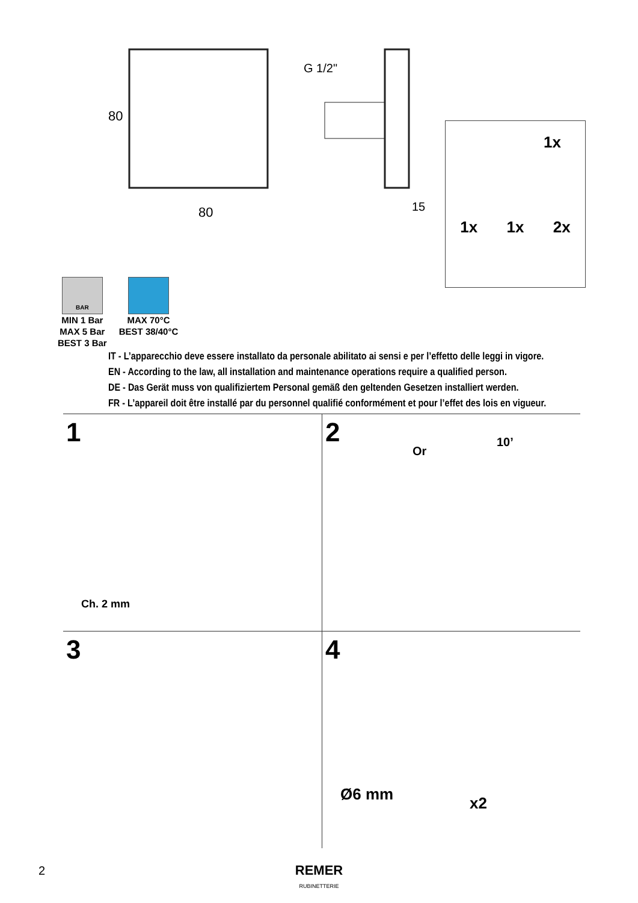80
80
G 1/2"
15
1x
1x 1x 2x
BAR
MIN 1 Bar
MAX 5 Bar
BEST 3 Bar
MAX 70°C
BEST 38/40°C
IT - L’apparecchio deve essere installato da personale abilitato ai sensi e per l’effetto delle leggi in vigore.
EN - According to the law, all installation and maintenance operations require a qualified person.
DE - Das Gerät muss von qualifiziertem Personal gemäß den geltenden Gesetzen installiert werden.
FR - L’appareil doit être installé par du personnel qualifié conformément et pour l’effet des lois en vigueur.
1
Ch. 2 mm
2
Or
10’
3
4
Ø6 mm
x2
2
REMER
RUBINETTERIE